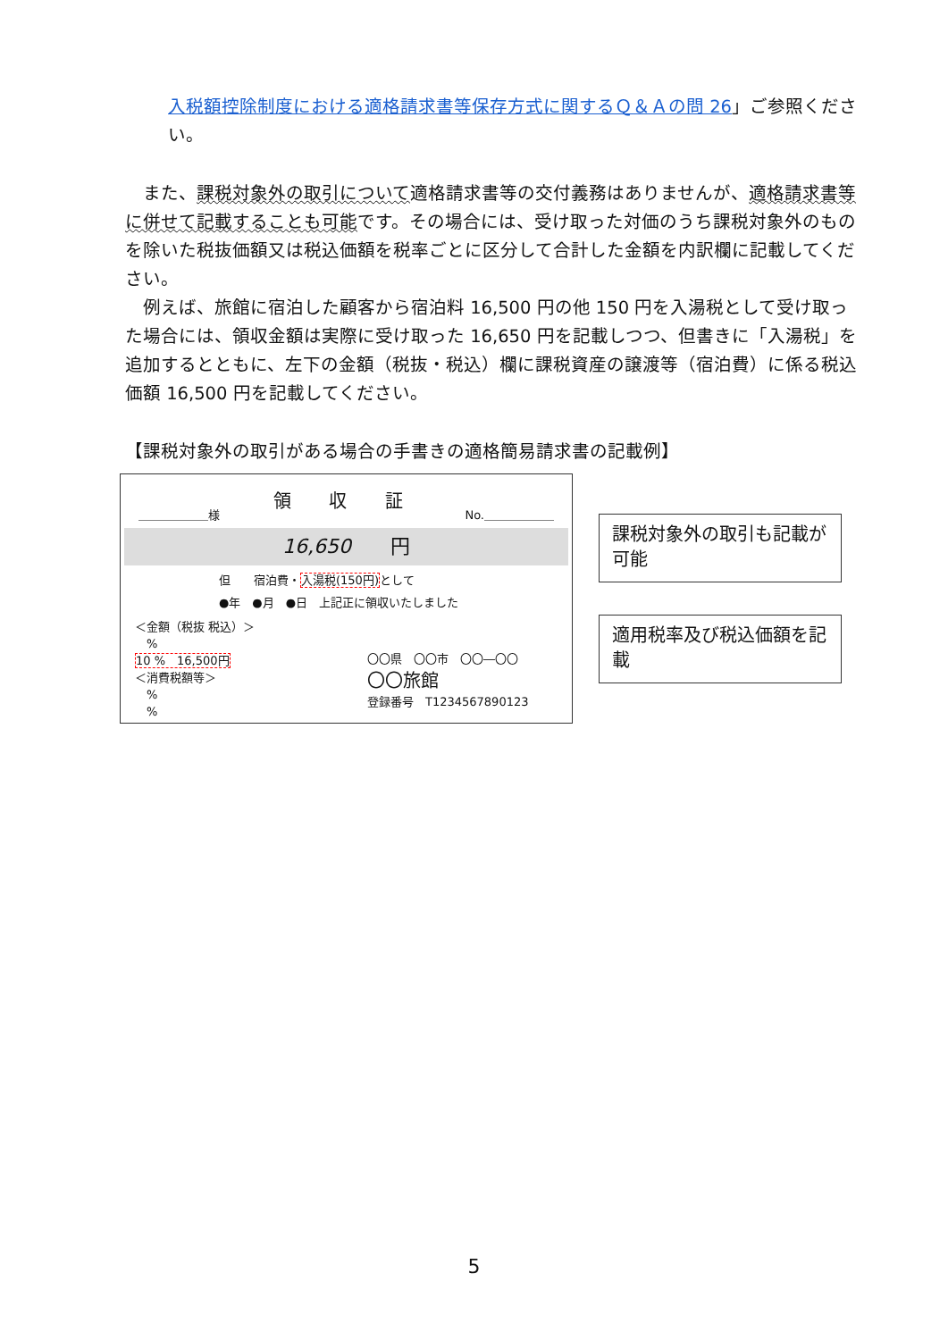入税額控除制度における適格請求書等保存方式に関するＱ＆Ａの問 26」ご参照ください。
　また、課税対象外の取引について適格請求書等の交付義務はありませんが、適格請求書等に併せて記載することも可能です。その場合には、受け取った対価のうち課税対象外のものを除いた税抜価額又は税込価額を税率ごとに区分して合計した金額を内訳欄に記載してください。
　例えば、旅館に宿泊した顧客から宿泊料 16,500 円の他 150 円を入湯税として受け取った場合には、領収金額は実際に受け取った 16,650 円を記載しつつ、但書きに「入湯税」を追加するとともに、左下の金額（税抜・税込）欄に課税資産の譲渡等（宿泊費）に係る税込価額 16,500 円を記載してください。
【課税対象外の取引がある場合の手書きの適格簡易請求書の記載例】
領 収 証
＿＿＿＿＿＿様 No.＿＿＿＿＿＿
16,650　　円
但　　宿泊費・入湯税(150円) として
●年　●月　●日　上記正に領収いたしました
＜金額（税抜 税込）＞
　%
10 %　16,500円
＜消費税額等＞
　%
　%
〇〇県　〇〇市　〇〇―〇〇
〇〇旅館
登録番号　T1234567890123
課税対象外の取引も記載が可能
適用税率及び税込価額を記載
5